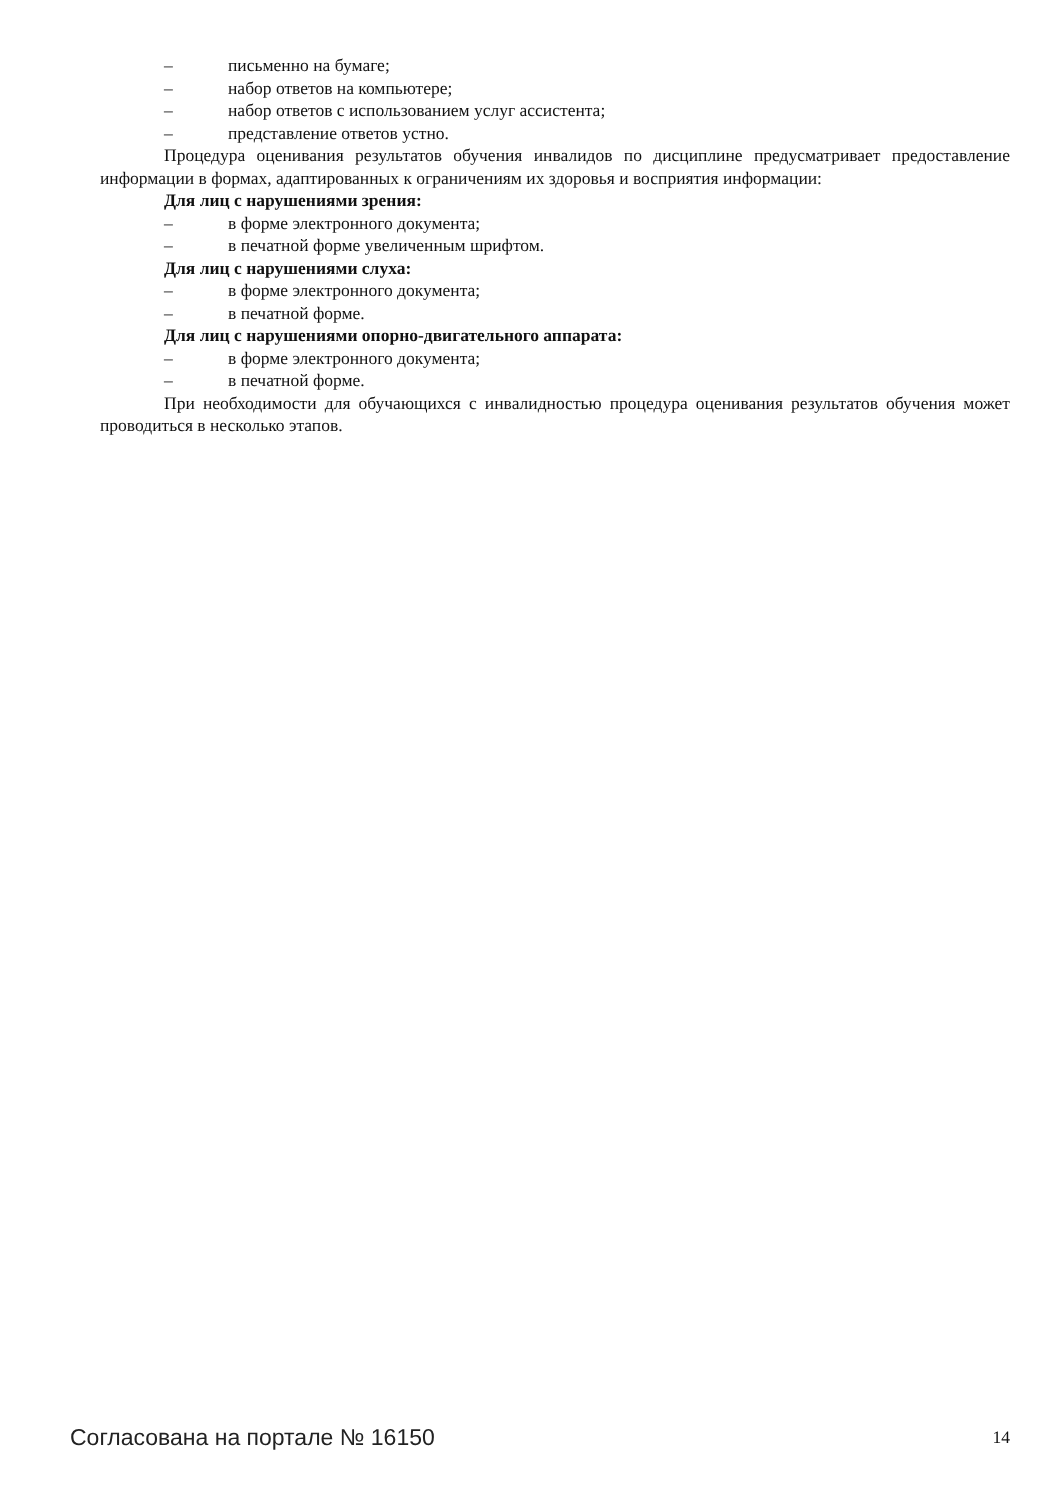– письменно на бумаге;
– набор ответов на компьютере;
– набор ответов с использованием услуг ассистента;
– представление ответов устно.
Процедура оценивания результатов обучения инвалидов по дисциплине предусматривает предоставление информации в формах, адаптированных к ограничениям их здоровья и восприятия информации:
Для лиц с нарушениями зрения:
– в форме электронного документа;
– в печатной форме увеличенным шрифтом.
Для лиц с нарушениями слуха:
– в форме электронного документа;
– в печатной форме.
Для лиц с нарушениями опорно-двигательного аппарата:
– в форме электронного документа;
– в печатной форме.
При необходимости для обучающихся с инвалидностью процедура оценивания результатов обучения может проводиться в несколько этапов.
Согласована на портале № 16150 14